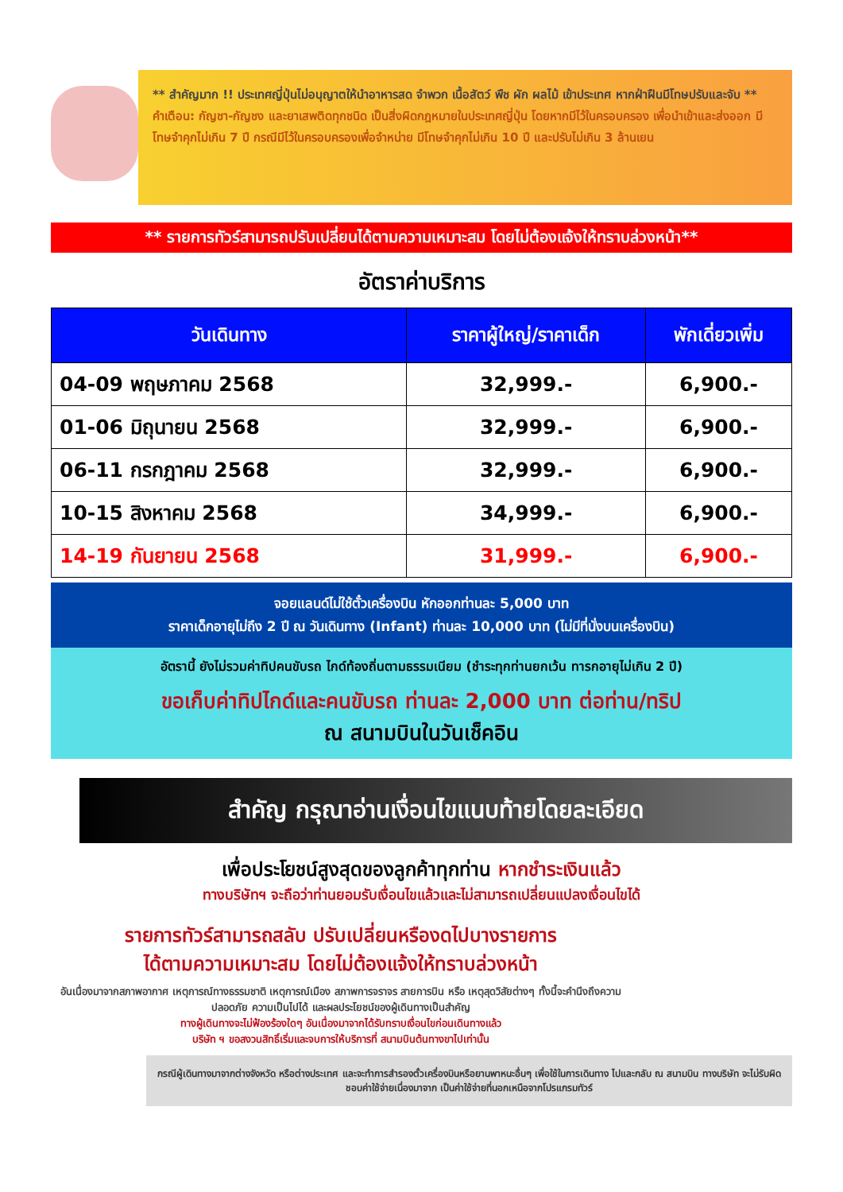** สำคัญมาก !! ประเทศญี่ปุ่นไม่อนุญาตให้นำอาหารสด จำพวก เนื้อสัตว์ พืช ผัก ผลไม้ เข้าประเทศ หากฝ่าฝืนมีโทษปรับและจับ **
คำเตือน: กัญชา-กัญชง และยาเสพติดทุกชนิด เป็นสิ่งผิดกฎหมายในประเทศญี่ปุ่น โดยหากมีไว้ในครอบครอง เพื่อนำเข้าและส่งออก มีโทษจำคุกไม่เกิน 7 ปี กรณีมีไว้ในครอบครองเพื่อจำหน่าย มีโทษจำคุกไม่เกิน 10 ปี และปรับไม่เกิน 3 ล้านเยน
** รายการทัวร์สามารถปรับเปลี่ยนได้ตามความเหมาะสม โดยไม่ต้องแจ้งให้ทราบล่วงหน้า**
อัตราค่าบริการ
| วันเดินทาง | ราคาผู้ใหญ่/ราคาเด็ก | พักเดี่ยวเพิ่ม |
| --- | --- | --- |
| 04-09 พฤษภาคม 2568 | 32,999.- | 6,900.- |
| 01-06 มิถุนายน 2568 | 32,999.- | 6,900.- |
| 06-11 กรกฎาคม 2568 | 32,999.- | 6,900.- |
| 10-15 สิงหาคม 2568 | 34,999.- | 6,900.- |
| 14-19 กันยายน 2568 | 31,999.- | 6,900.- |
จอยแลนด์ไม่ใช้ตั๋วเครื่องบิน หักออกท่านละ 5,000 บาท
ราคาเด็กอายุไม่ถึง 2 ปี ณ วันเดินทาง (Infant) ท่านละ 10,000 บาท (ไม่มีที่นั่งบนเครื่องบิน)
อัตรานี้ ยังไม่รวมค่าทิปคนขับรถ ไกด์ท้องถิ่นตามธรรมเนียม (ชำระทุกท่านยกเว้น ทารกอายุไม่เกิน 2 ปี)
ขอเก็บค่าทิปไกด์และคนขับรถ ท่านละ 2,000 บาท ต่อท่าน/ทริป
ณ สนามบินในวันเช็คอิน
สำคัญ กรุณาอ่านเงื่อนไขแนบท้ายโดยละเอียด
เพื่อประโยชน์สูงสุดของลูกค้าทุกท่าน หากชำระเงินแล้ว
ทางบริษัทฯ จะถือว่าท่านยอมรับเงื่อนไขแล้วและไม่สามารถเปลี่ยนแปลงเงื่อนไขได้
รายการทัวร์สามารถสลับ ปรับเปลี่ยนหรืองดไปบางรายการ
ได้ตามความเหมาะสม โดยไม่ต้องแจ้งให้ทราบล่วงหน้า
อันเนื่องมาจากสภาพอากาศ เหตุการณ์ทางธรรมชาติ เหตุการณ์เมือง สภาพการจราจร สายการบิน หรือ เหตุสุดวิสัยต่างๆ ทั้งนี้จะคำนึงถึงความปลอดภัย ความเป็นไปได้ และผลประโยชน์ของผู้เดินทางเป็นสำคัญ
ทางผู้เดินทางจะไม่ฟ้องร้องใดๆ อันเนื่องมาจากได้รับทราบเงื่อนไขก่อนเดินทางแล้ว
บริษัท ฯ ขอสงวนสิทธิ์เริ่มและจบการให้บริการที่ สนามบินต้นทางขาไปเท่านั้น
กรณีผู้เดินทางมาจากต่างจังหวัด หรือต่างประเทศ และจะทำการสำรองตั๋วเครื่องบินหรือยานพาหนะอื่นๆ เพื่อใช้ในการเดินทาง ไปและกลับ ณ สนามบิน ทางบริษัท จะไม่รับผิดชอบค่าใช้จ่ายเนื่องมาจาก เป็นค่าใช้จ่ายที่นอกเหนือจากโปรแกรมทัวร์